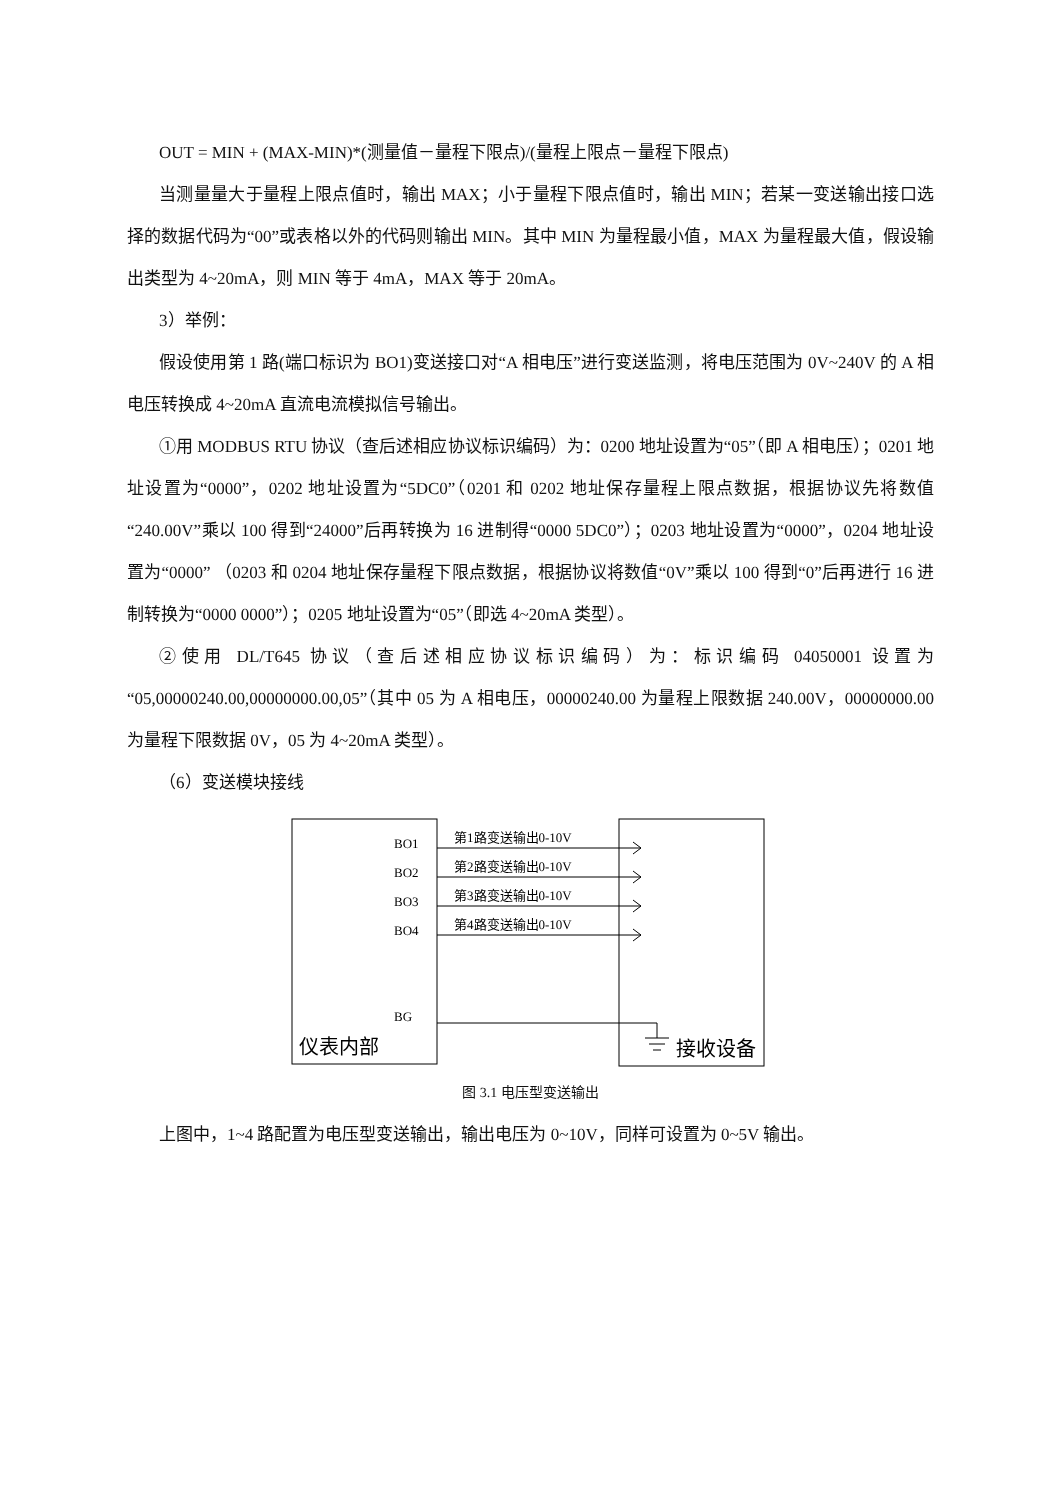OUT = MIN + (MAX-MIN)*(测量值－量程下限点)/(量程上限点－量程下限点)
当测量量大于量程上限点值时，输出 MAX；小于量程下限点值时，输出 MIN；若某一变送输出接口选择的数据代码为“00”或表格以外的代码则输出 MIN。其中 MIN 为量程最小值，MAX 为量程最大值，假设输出类型为 4~20mA，则 MIN 等于 4mA，MAX 等于 20mA。
3）举例：
假设使用第 1 路(端口标识为 BO1)变送接口对“A 相电压”进行变送监测，将电压范围为 0V~240V 的 A 相电压转换成 4~20mA 直流电流模拟信号输出。
①用 MODBUS RTU 协议（查后述相应协议标识编码）为：0200 地址设置为“05”（即 A 相电压）；0201 地址设置为“0000”，0202 地址设置为“5DC0”（0201 和 0202 地址保存量程上限点数据，根据协议先将数值“240.00V”乘以 100 得到“24000”后再转换为 16 进制得“0000 5DC0”）；0203 地址设置为“0000”，0204 地址设置为“0000” （0203 和 0204 地址保存量程下限点数据，根据协议将数值“0V”乘以 100 得到“0”后再进行 16 进制转换为“0000 0000”）；0205 地址设置为“05”（即选 4~20mA 类型）。
②使用 DL/T645 协议（查后述相应协议标识编码）为：标识编码 04050001 设置为“05,00000240.00,00000000.00,05”（其中 05 为 A 相电压，00000240.00 为量程上限数据 240.00V，00000000.00 为量程下限数据 0V，05 为 4~20mA 类型）。
（6）变送模块接线
BO1
BO2
BO3
BO4
BG
第1路变送输出0-10V
第2路变送输出0-10V
第3路变送输出0-10V
第4路变送输出0-10V
仪表内部
接收设备
图 3.1 电压型变送输出
上图中，1~4 路配置为电压型变送输出，输出电压为 0~10V，同样可设置为 0~5V 输出。